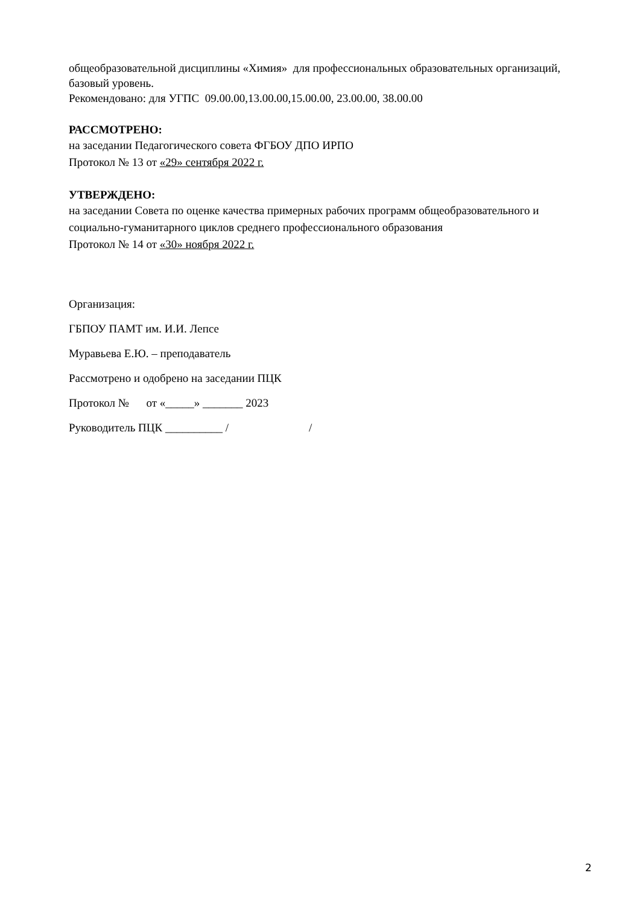общеобразовательной дисциплины «Химия» для профессиональных образовательных организаций, базовый уровень.
Рекомендовано: для УГПС 09.00.00,13.00.00,15.00.00, 23.00.00, 38.00.00
РАССМОТРЕНО:
на заседании Педагогического совета ФГБОУ ДПО ИРПО
Протокол № 13 от «29» сентября 2022 г.
УТВЕРЖДЕНО:
на заседании Совета по оценке качества примерных рабочих программ общеобразовательного и социально-гуманитарного циклов среднего профессионального образования
Протокол № 14 от «30» ноября 2022 г.
Организация:
ГБПОУ ПАМТ им. И.И. Лепсе
Муравьева Е.Ю. – преподаватель
Рассмотрено и одобрено на заседании ПЦК
Протокол № от «_____» _______ 2023
Руководитель ПЦК __________ / /
2